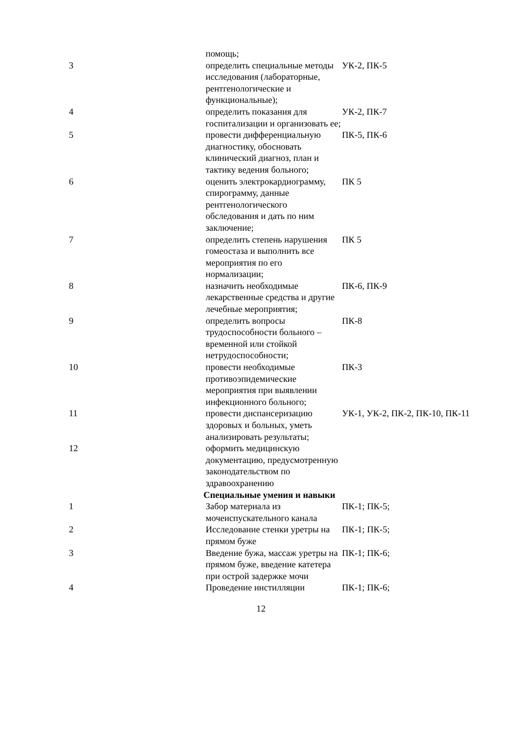| | помощь; | |
| 3 | определить специальные методы исследования (лабораторные, рентгенологические и функциональные); | УК-2, ПК-5 |
| 4 | определить показания для госпитализации и организовать ее; | УК-2, ПК-7 |
| 5 | провести дифференциальную диагностику, обосновать клинический диагноз, план и тактику ведения больного; | ПК-5, ПК-6 |
| 6 | оценить электрокардиограмму, спирограмму, данные рентгенологического обследования и дать по ним заключение; | ПК 5 |
| 7 | определить степень нарушения гомеостаза и выполнить все мероприятия по его нормализации; | ПК 5 |
| 8 | назначить необходимые лекарственные средства и другие лечебные мероприятия; | ПК-6, ПК-9 |
| 9 | определить вопросы трудоспособности больного – временной или стойкой нетрудоспособности; | ПК-8 |
| 10 | провести необходимые противоэпидемические мероприятия при выявлении инфекционного больного; | ПК-3 |
| 11 | провести диспансеризацию здоровых и больных, уметь анализировать результаты; | УК-1, УК-2, ПК-2, ПК-10, ПК-11 |
| 12 | оформить медицинскую документацию, предусмотренную законодательством по здравоохранению | |
| Специальные умения и навыки | | |
| 1 | Забор материала из мочеиспускательного канала | ПК-1; ПК-5; |
| 2 | Исследование стенки уретры на прямом буже | ПК-1; ПК-5; |
| 3 | Введение бужа, массаж уретры на прямом буже, введение катетера при острой задержке мочи | ПК-1; ПК-6; |
| 4 | Проведение инстилляции | ПК-1; ПК-6; |
12